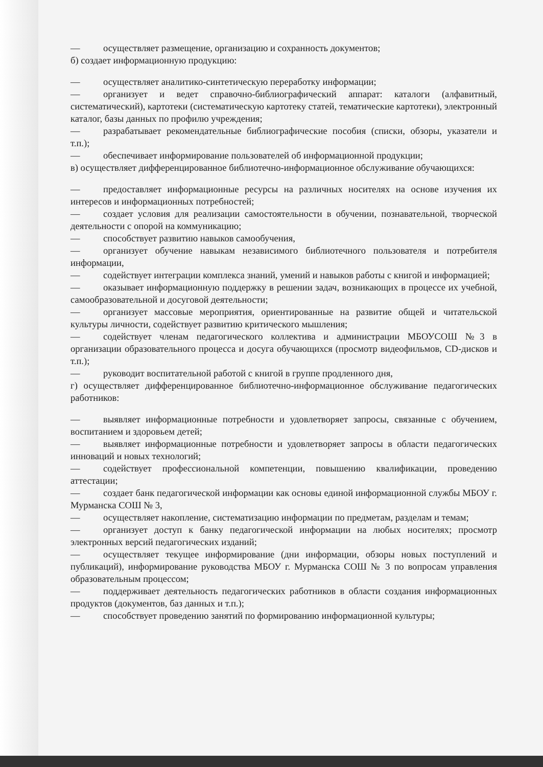— осуществляет размещение, организацию и сохранность документов;
б) создает информационную продукцию:
— осуществляет аналитико-синтетическую переработку информации;
— организует и ведет справочно-библиографический аппарат: каталоги (алфавитный, систематический), картотеки (систематическую картотеку статей, тематические картотеки), электронный каталог, базы данных по профилю учреждения;
— разрабатывает рекомендательные библиографические пособия (списки, обзоры, указатели и т.п.);
— обеспечивает информирование пользователей об информационной продукции;
в) осуществляет дифференцированное библиотечно-информационное обслуживание обучающихся:
— предоставляет информационные ресурсы на различных носителях на основе изучения их интересов и информационных потребностей;
— создает условия для реализации самостоятельности в обучении, познавательной, творческой деятельности с опорой на коммуникацию;
— способствует развитию навыков самообучения,
— организует обучение навыкам независимого библиотечного пользователя и потребителя информации,
— содействует интеграции комплекса знаний, умений и навыков работы с книгой и информацией;
— оказывает информационную поддержку в решении задач, возникающих в процессе их учебной, самообразовательной и досуговой деятельности;
— организует массовые мероприятия, ориентированные на развитие общей и читательской культуры личности, содействует развитию критического мышления;
— содействует членам педагогического коллектива и администрации МБОУСОШ №3 в организации образовательного процесса и досуга обучающихся (просмотр видеофильмов, CD-дисков и т.п.);
— руководит воспитательной работой с книгой в группе продленного дня,
г) осуществляет дифференцированное библиотечно-информационное обслуживание педагогических работников:
— выявляет информационные потребности и удовлетворяет запросы, связанные с обучением, воспитанием и здоровьем детей;
— выявляет информационные потребности и удовлетворяет запросы в области педагогических инноваций и новых технологий;
— содействует профессиональной компетенции, повышению квалификации, проведению аттестации;
— создает банк педагогической информации как основы единой информационной службы МБОУ г. Мурманска СОШ № 3,
— осуществляет накопление, систематизацию информации по предметам, разделам и темам;
— организует доступ к банку педагогической информации на любых носителях; просмотр электронных версий педагогических изданий;
— осуществляет текущее информирование (дни информации, обзоры новых поступлений и публикаций), информирование руководства МБОУ г. Мурманска СОШ № 3 по вопросам управления образовательным процессом;
— поддерживает деятельность педагогических работников в области создания информационных продуктов (документов, баз данных и т.п.);
— способствует проведению занятий по формированию информационной культуры;